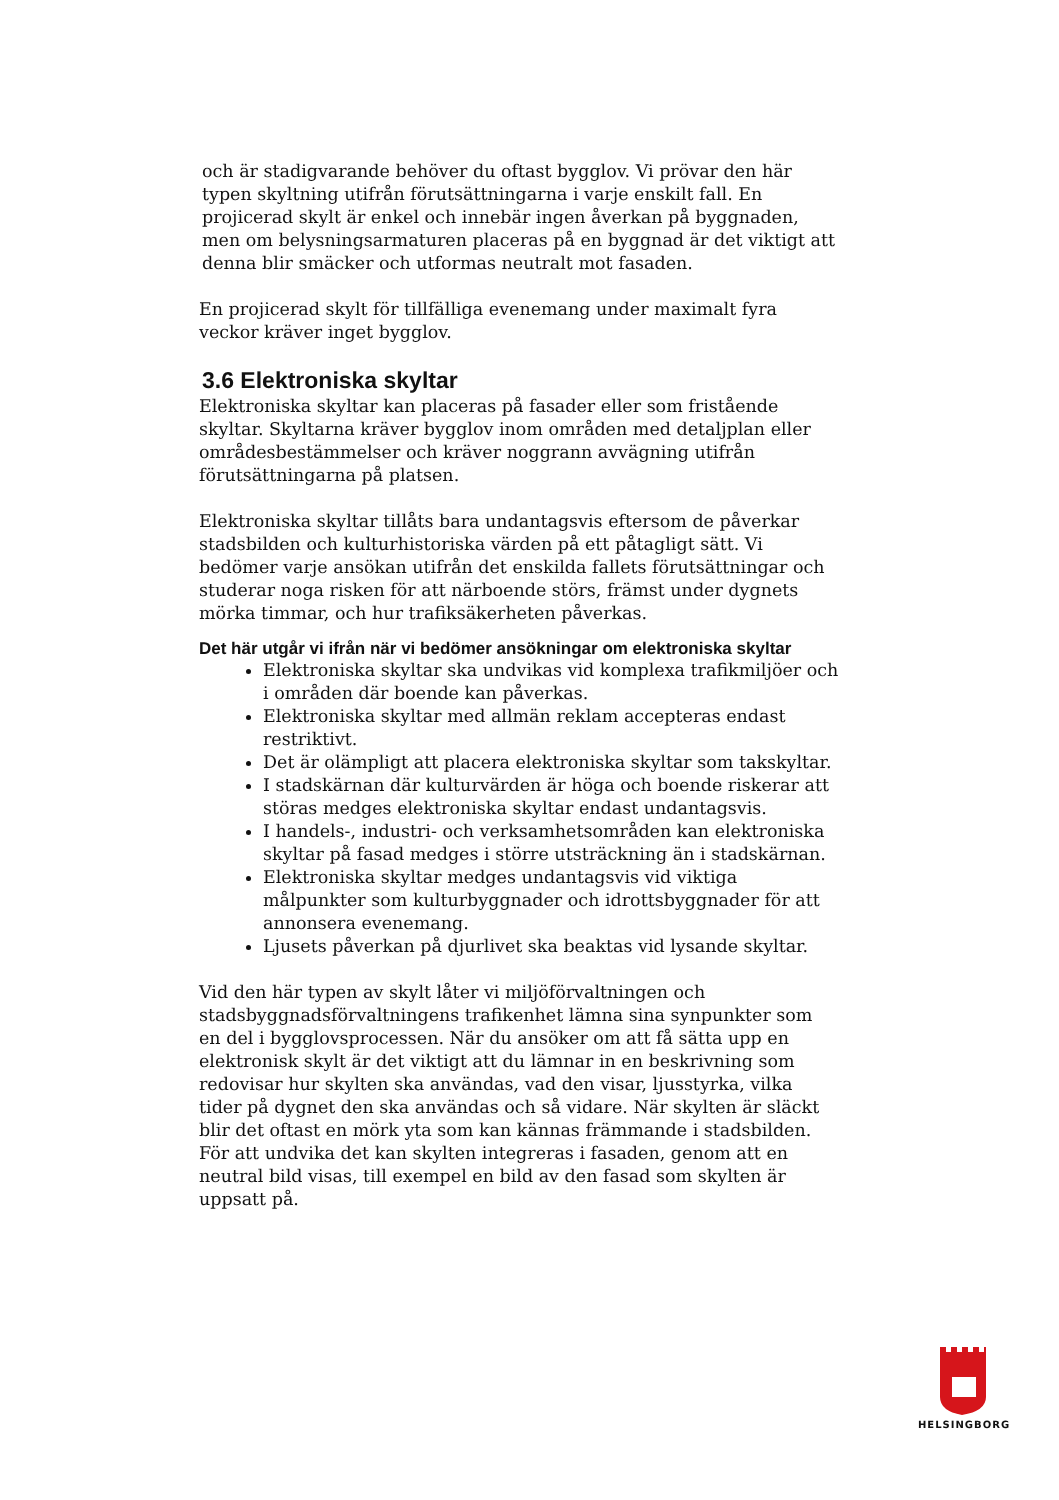och är stadigvarande behöver du oftast bygglov. Vi prövar den här typen skyltning utifrån förutsättningarna i varje enskilt fall. En projicerad skylt är enkel och innebär ingen åverkan på byggnaden, men om belysningsarmaturen placeras på en byggnad är det viktigt att denna blir smäcker och utformas neutralt mot fasaden.
En projicerad skylt för tillfälliga evenemang under maximalt fyra veckor kräver inget bygglov.
3.6 Elektroniska skyltar
Elektroniska skyltar kan placeras på fasader eller som fristående skyltar. Skyltarna kräver bygglov inom områden med detaljplan eller områdesbestämmelser och kräver noggrann avvägning utifrån förutsättningarna på platsen.
Elektroniska skyltar tillåts bara undantagsvis eftersom de påverkar stadsbilden och kulturhistoriska värden på ett påtagligt sätt. Vi bedömer varje ansökan utifrån det enskilda fallets förutsättningar och studerar noga risken för att närboende störs, främst under dygnets mörka timmar, och hur trafiksäkerheten påverkas.
Det här utgår vi ifrån när vi bedömer ansökningar om elektroniska skyltar
Elektroniska skyltar ska undvikas vid komplexa trafikmiljöer och i områden där boende kan påverkas.
Elektroniska skyltar med allmän reklam accepteras endast restriktivt.
Det är olämpligt att placera elektroniska skyltar som takskyltar.
I stadskärnan där kulturvärden är höga och boende riskerar att störas medges elektroniska skyltar endast undantagsvis.
I handels-, industri- och verksamhetsområden kan elektroniska skyltar på fasad medges i större utsträckning än i stadskärnan.
Elektroniska skyltar medges undantagsvis vid viktiga målpunkter som kulturbyggnader och idrottsbyggnader för att annonsera evenemang.
Ljusets påverkan på djurlivet ska beaktas vid lysande skyltar.
Vid den här typen av skylt låter vi miljöförvaltningen och stadsbyggnadsförvaltningens trafikenhet lämna sina synpunkter som en del i bygglovsprocessen. När du ansöker om att få sätta upp en elektronisk skylt är det viktigt att du lämnar in en beskrivning som redovisar hur skylten ska användas, vad den visar, ljusstyrka, vilka tider på dygnet den ska användas och så vidare. När skylten är släckt blir det oftast en mörk yta som kan kännas främmande i stadsbilden. För att undvika det kan skylten integreras i fasaden, genom att en neutral bild visas, till exempel en bild av den fasad som skylten är uppsatt på.
HELSINGBORG